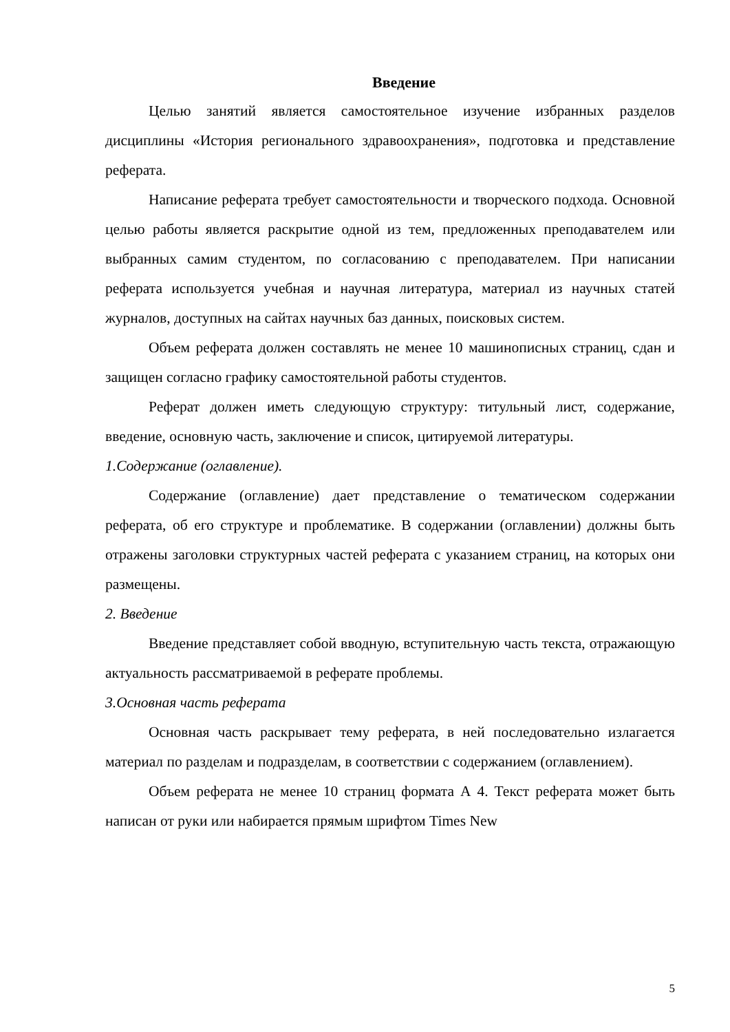Введение
Целью занятий является самостоятельное изучение избранных разделов дисциплины «История регионального здравоохранения», подготовка и представление реферата.
Написание реферата требует самостоятельности и творческого подхода. Основной целью работы является раскрытие одной из тем, предложенных преподавателем или выбранных самим студентом, по согласованию с преподавателем. При написании реферата используется учебная и научная литература, материал из научных статей журналов, доступных на сайтах научных баз данных, поисковых систем.
Объем реферата должен составлять не менее 10 машинописных страниц, сдан и защищен согласно графику самостоятельной работы студентов.
Реферат должен иметь следующую структуру: титульный лист, содержание, введение, основную часть, заключение и список, цитируемой литературы.
1.Содержание (оглавление).
Содержание (оглавление) дает представление о тематическом содержании реферата, об его структуре и проблематике. В содержании (оглавлении) должны быть отражены заголовки структурных частей реферата с указанием страниц, на которых они размещены.
2. Введение
Введение представляет собой вводную, вступительную часть текста, отражающую актуальность рассматриваемой в реферате проблемы.
3.Основная часть реферата
Основная часть раскрывает тему реферата, в ней последовательно излагается материал по разделам и подразделам, в соответствии с содержанием (оглавлением).
Объем реферата не менее 10 страниц формата А 4. Текст реферата может быть написан от руки или набирается прямым шрифтом Times New
5